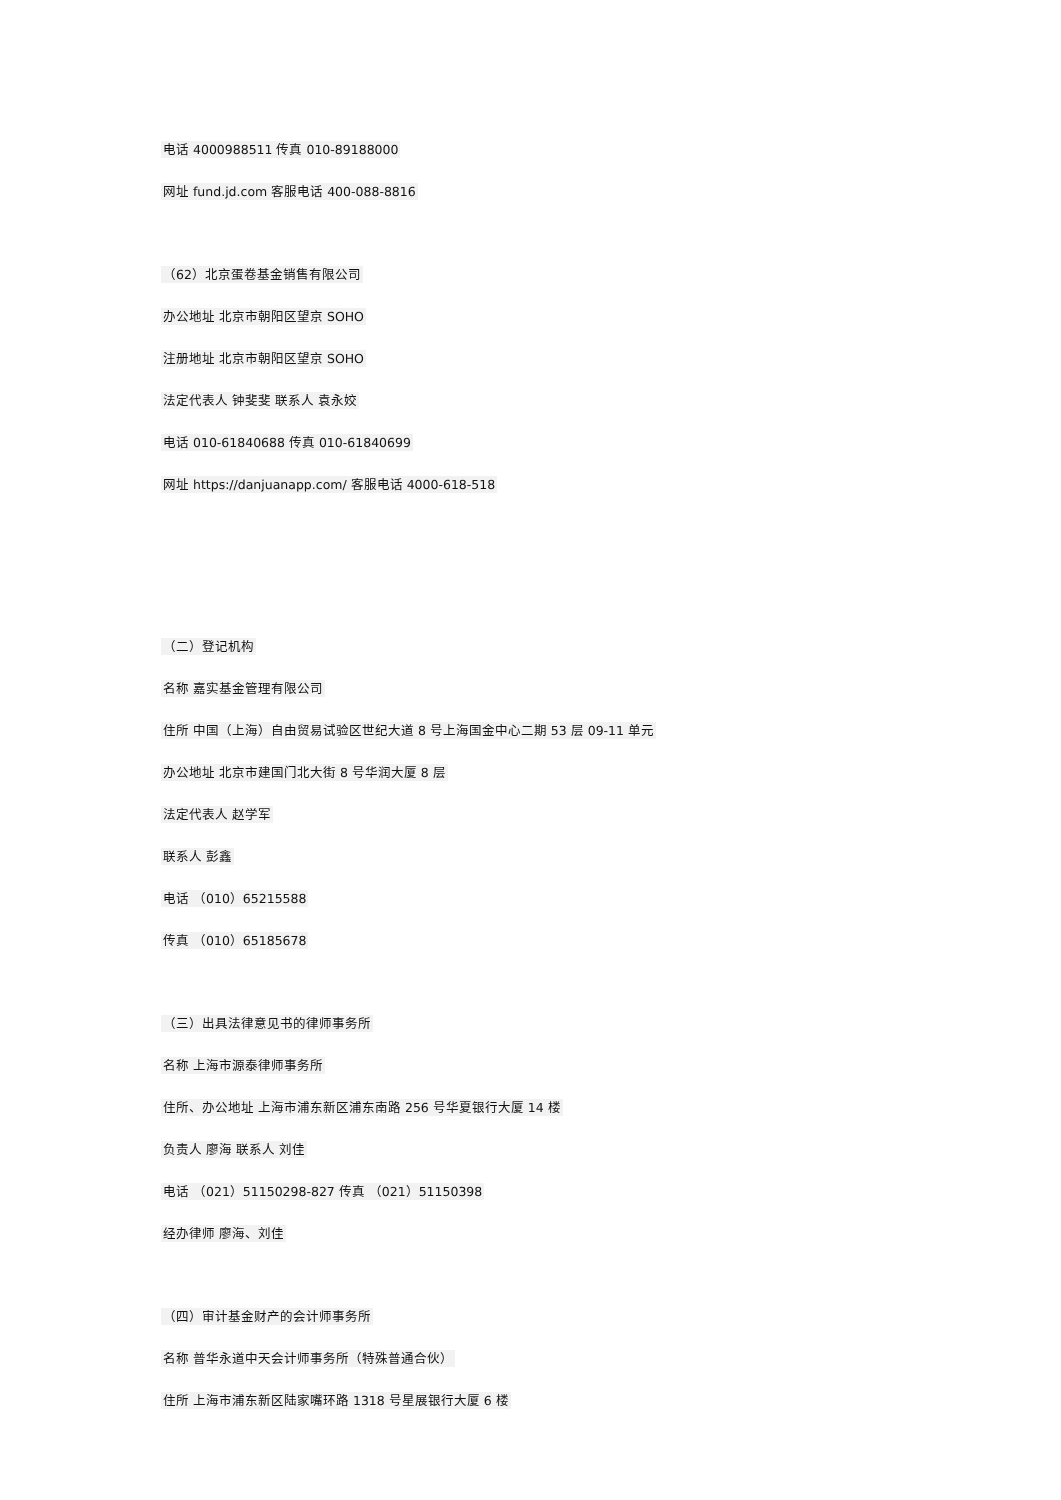电话 4000988511 传真 010-89188000
网址 fund.jd.com 客服电话 400-088-8816
（62）北京蛋卷基金销售有限公司
办公地址 北京市朝阳区望京 SOHO
注册地址 北京市朝阳区望京 SOHO
法定代表人 钟斐斐 联系人 袁永姣
电话 010-61840688 传真 010-61840699
网址 https://danjuanapp.com/ 客服电话 4000-618-518
（二）登记机构
名称 嘉实基金管理有限公司
住所 中国（上海）自由贸易试验区世纪大道 8 号上海国金中心二期 53 层 09-11 单元
办公地址 北京市建国门北大街 8 号华润大厦 8 层
法定代表人 赵学军
联系人 彭鑫
电话 （010）65215588
传真 （010）65185678
（三）出具法律意见书的律师事务所
名称 上海市源泰律师事务所
住所、办公地址 上海市浦东新区浦东南路 256 号华夏银行大厦 14 楼
负责人 廖海 联系人 刘佳
电话 （021）51150298-827 传真 （021）51150398
经办律师 廖海、刘佳
（四）审计基金财产的会计师事务所
名称 普华永道中天会计师事务所（特殊普通合伙）
住所 上海市浦东新区陆家嘴环路 1318 号星展银行大厦 6 楼